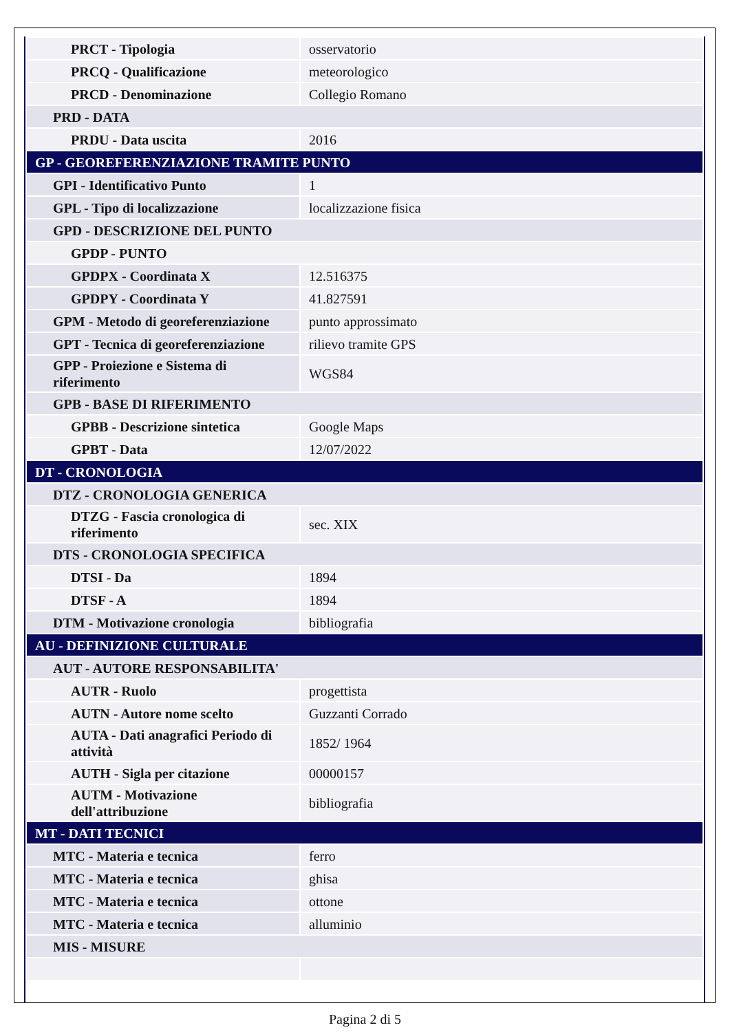| PRCT - Tipologia | osservatorio |
| PRCQ - Qualificazione | meteorologico |
| PRCD - Denominazione | Collegio Romano |
| PRD - DATA | |
| PRDU - Data uscita | 2016 |
| GP - GEOREFERENZIAZIONE TRAMITE PUNTO | |
| GPI - Identificativo Punto | 1 |
| GPL - Tipo di localizzazione | localizzazione fisica |
| GPD - DESCRIZIONE DEL PUNTO | |
| GPDP - PUNTO | |
| GPDPX - Coordinata X | 12.516375 |
| GPDPY - Coordinata Y | 41.827591 |
| GPM - Metodo di georeferenziazione | punto approssimato |
| GPT - Tecnica di georeferenziazione | rilievo tramite GPS |
| GPP - Proiezione e Sistema di riferimento | WGS84 |
| GPB - BASE DI RIFERIMENTO | |
| GPBB - Descrizione sintetica | Google Maps |
| GPBT - Data | 12/07/2022 |
| DT - CRONOLOGIA | |
| DTZ - CRONOLOGIA GENERICA | |
| DTZG - Fascia cronologica di riferimento | sec. XIX |
| DTS - CRONOLOGIA SPECIFICA | |
| DTSI - Da | 1894 |
| DTSF - A | 1894 |
| DTM - Motivazione cronologia | bibliografia |
| AU - DEFINIZIONE CULTURALE | |
| AUT - AUTORE RESPONSABILITA' | |
| AUTR - Ruolo | progettista |
| AUTN - Autore nome scelto | Guzzanti Corrado |
| AUTA - Dati anagrafici Periodo di attività | 1852/ 1964 |
| AUTH - Sigla per citazione | 00000157 |
| AUTM - Motivazione dell'attribuzione | bibliografia |
| MT - DATI TECNICI | |
| MTC - Materia e tecnica | ferro |
| MTC - Materia e tecnica | ghisa |
| MTC - Materia e tecnica | ottone |
| MTC - Materia e tecnica | alluminio |
| MIS - MISURE | |
Pagina 2 di 5